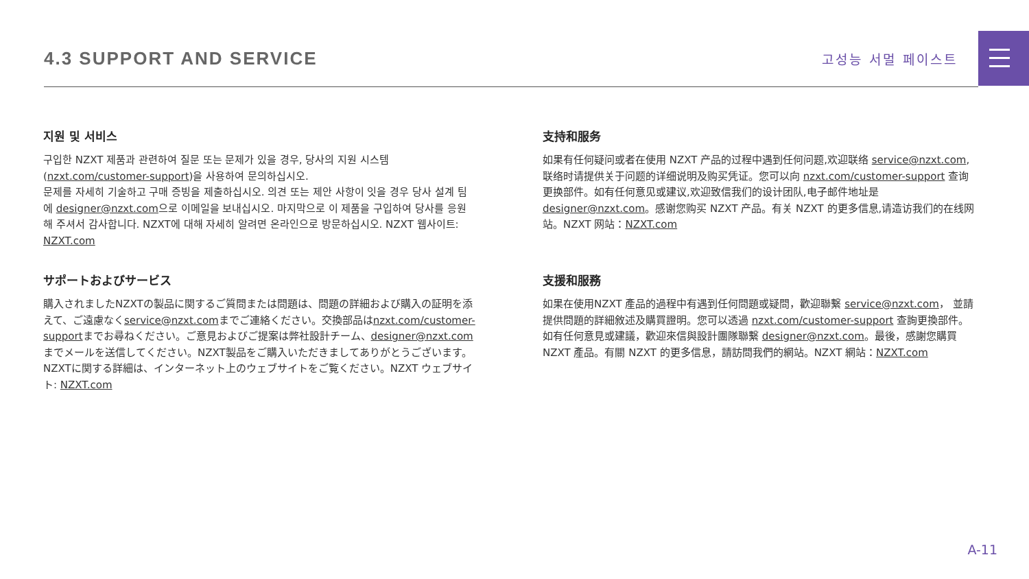4.3 SUPPORT AND SERVICE
고성능 서멀 페이스트
지원 및 서비스
구입한 NZXT 제품과 관련하여 질문 또는 문제가 있을 경우, 당사의 지원 시스템 (nzxt.com/customer-support)을 사용하여 문의하십시오.
문제를 자세히 기술하고 구매 증빙을 제출하십시오. 의견 또는 제안 사항이 잇을 경우 당사 설계 팀에 designer@nzxt.com으로 이메일을 보내십시오. 마지막으로 이 제품을 구입하여 당사를 응원해 주셔서 감사합니다. NZXT에 대해 자세히 알려면 온라인으로 방문하십시오. NZXT 웹사이트: NZXT.com
支持和服务
如果有任何疑问或者在使用 NZXT 产品的过程中遇到任何问题,欢迎联络 service@nzxt.com,联络时请提供关于问题的详细说明及购买凭证。您可以向 nzxt.com/customer-support 查询更换部件。如有任何意见或建议,欢迎致信我们的设计团队,电子邮件地址是 designer@nzxt.com。感谢您购买 NZXT 产品。有关 NZXT 的更多信息,请造访我们的在线网站。NZXT 网站：NZXT.com
サポートおよびサービス
購入されましたNZXTの製品に関するご質問または問題は、問題の詳細および購入の証明を添えて、ご遠慮なくservice@nzxt.comまでご連絡ください。交換部品はnzxt.com/customer-supportまでお尋ねください。ご意見およびご提案は弊社設計チーム、designer@nzxt.com までメールを送信してください。NZXT製品をご購入いただきましてありがとうございます。NZXTに関する詳細は、インターネット上のウェブサイトをご覧ください。NZXT ウェブサイト: NZXT.com
支援和服務
如果在使用NZXT 產品的過程中有遇到任何問題或疑問，歡迎聯繫 service@nzxt.com， 並請提供問題的詳細敘述及購買證明。您可以透過 nzxt.com/customer-support 查詢更換部件。如有任何意見或建議，歡迎來信與設計團隊聯繫 designer@nzxt.com。最後，感謝您購買 NZXT 產品。有關 NZXT 的更多信息，請訪問我們的網站。NZXT 網站：NZXT.com
A-11